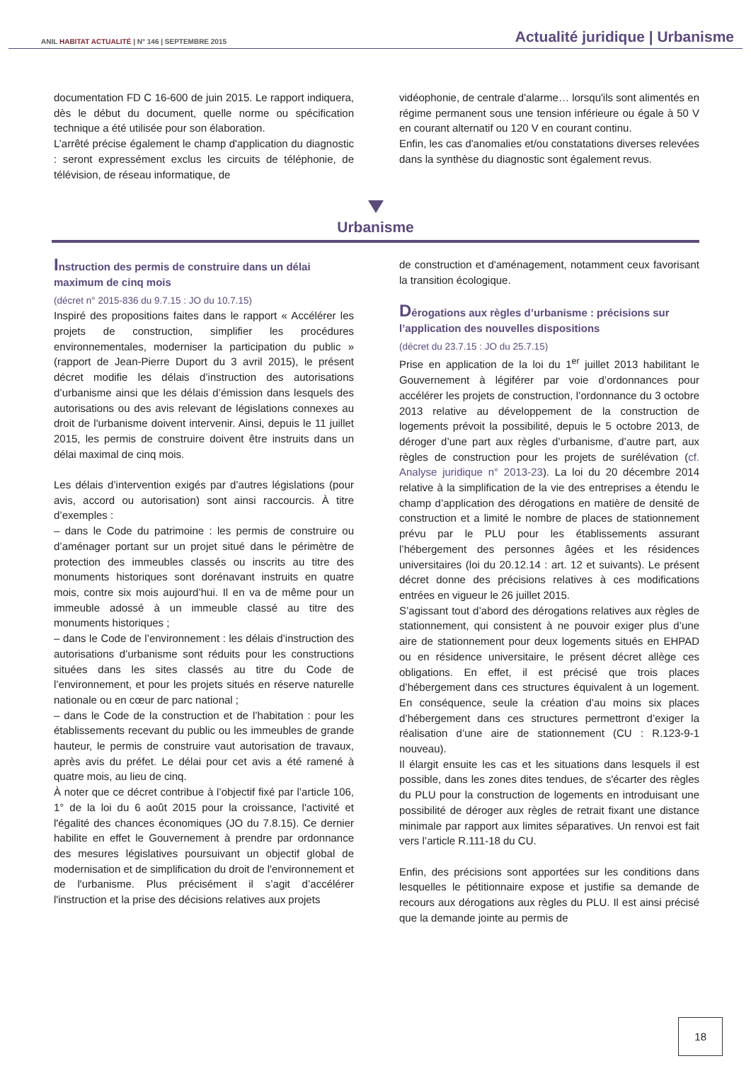ANIL HABITAT ACTUALITÉ | N° 146 | SEPTEMBRE 2015
Actualité juridique | Urbanisme
documentation FD C 16-600 de juin 2015. Le rapport indiquera, dès le début du document, quelle norme ou spécification technique a été utilisée pour son élaboration.
L’arrêté précise également le champ d'application du diagnostic : seront expressément exclus les circuits de téléphonie, de télévision, de réseau informatique, de
vidéophonie, de centrale d'alarme… lorsqu'ils sont alimentés en régime permanent sous une tension inférieure ou égale à 50 V en courant alternatif ou 120 V en courant continu.
Enfin, les cas d'anomalies et/ou constatations diverses relevées dans la synthèse du diagnostic sont également revus.
Urbanisme
Instruction des permis de construire dans un délai maximum de cinq mois
(décret n° 2015-836 du 9.7.15 : JO du 10.7.15)
Inspiré des propositions faites dans le rapport « Accélérer les projets de construction, simplifier les procédures environnementales, moderniser la participation du public » (rapport de Jean-Pierre Duport du 3 avril 2015), le présent décret modifie les délais d’instruction des autorisations d’urbanisme ainsi que les délais d’émission dans lesquels des autorisations ou des avis relevant de législations connexes au droit de l'urbanisme doivent intervenir. Ainsi, depuis le 11 juillet 2015, les permis de construire doivent être instruits dans un délai maximal de cinq mois.
Les délais d’intervention exigés par d’autres législations (pour avis, accord ou autorisation) sont ainsi raccourcis. À titre d’exemples :
– dans le Code du patrimoine : les permis de construire ou d’aménager portant sur un projet situé dans le périmètre de protection des immeubles classés ou inscrits au titre des monuments historiques sont dorénavant instruits en quatre mois, contre six mois aujourd’hui. Il en va de même pour un immeuble adossé à un immeuble classé au titre des monuments historiques ;
– dans le Code de l’environnement : les délais d’instruction des autorisations d’urbanisme sont réduits pour les constructions situées dans les sites classés au titre du Code de l’environnement, et pour les projets situés en réserve naturelle nationale ou en cœur de parc national ;
– dans le Code de la construction et de l’habitation : pour les établissements recevant du public ou les immeubles de grande hauteur, le permis de construire vaut autorisation de travaux, après avis du préfet. Le délai pour cet avis a été ramené à quatre mois, au lieu de cinq.
À noter que ce décret contribue à l’objectif fixé par l’article 106, 1° de la loi du 6 août 2015 pour la croissance, l'activité et l'égalité des chances économiques (JO du 7.8.15). Ce dernier habilite en effet le Gouvernement à prendre par ordonnance des mesures législatives poursuivant un objectif global de modernisation et de simplification du droit de l'environnement et de l'urbanisme. Plus précisément il s’agit d’accélérer l'instruction et la prise des décisions relatives aux projets
de construction et d'aménagement, notamment ceux favorisant la transition écologique.
Dérogations aux règles d’urbanisme : précisions sur l’application des nouvelles dispositions
(décret du 23.7.15 : JO du 25.7.15)
Prise en application de la loi du 1<sup>er</sup> juillet 2013 habilitant le Gouvernement à légiférer par voie d’ordonnances pour accélérer les projets de construction, l’ordonnance du 3 octobre 2013 relative au développement de la construction de logements prévoit la possibilité, depuis le 5 octobre 2013, de déroger d’une part aux règles d’urbanisme, d’autre part, aux règles de construction pour les projets de surélévation (cf. Analyse juridique n° 2013-23). La loi du 20 décembre 2014 relative à la simplification de la vie des entreprises a étendu le champ d’application des dérogations en matière de densité de construction et a limité le nombre de places de stationnement prévu par le PLU pour les établissements assurant l’hébergement des personnes âgées et les résidences universitaires (loi du 20.12.14 : art. 12 et suivants). Le présent décret donne des précisions relatives à ces modifications entrées en vigueur le 26 juillet 2015.
S’agissant tout d’abord des dérogations relatives aux règles de stationnement, qui consistent à ne pouvoir exiger plus d’une aire de stationnement pour deux logements situés en EHPAD ou en résidence universitaire, le présent décret allège ces obligations. En effet, il est précisé que trois places d’hébergement dans ces structures équivalent à un logement. En conséquence, seule la création d’au moins six places d’hébergement dans ces structures permettront d’exiger la réalisation d’une aire de stationnement (CU : R.123-9-1 nouveau).
Il élargit ensuite les cas et les situations dans lesquels il est possible, dans les zones dites tendues, de s'écarter des règles du PLU pour la construction de logements en introduisant une possibilité de déroger aux règles de retrait fixant une distance minimale par rapport aux limites séparatives. Un renvoi est fait vers l’article R.111-18 du CU.
Enfin, des précisions sont apportées sur les conditions dans lesquelles le pétitionnaire expose et justifie sa demande de recours aux dérogations aux règles du PLU. Il est ainsi précisé que la demande jointe au permis de
18